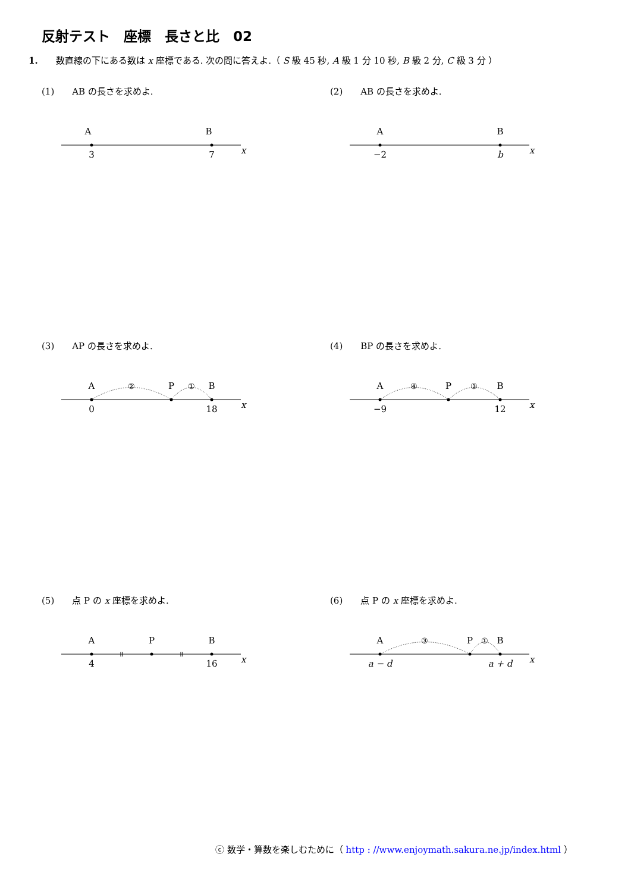反射テスト　座標　長さと比　02
1.　　数直線の下にある数は x 座標である. 次の問に答えよ.（ S 級 45 秒, A 級 1 分 10 秒, B 級 2 分, C 級 3 分 ）
(1)　　AB の長さを求めよ.
A
B
3
7
x
(2)　　AB の長さを求めよ.
A
B
−2
b
x
(3)　　AP の長さを求めよ.
A
P
B
②
①
0
18
x
(4)　　BP の長さを求めよ.
A
P
B
④
③
−9
12
x
(5)　　点 P の x 座標を求めよ.
A
P
B
4
16
x
(6)　　点 P の x 座標を求めよ.
A
P
B
③
①
a − d
a + d
x
ⓒ 数学・算数を楽しむために（ http : //www.enjoymath.sakura.ne.jp/index.html ）